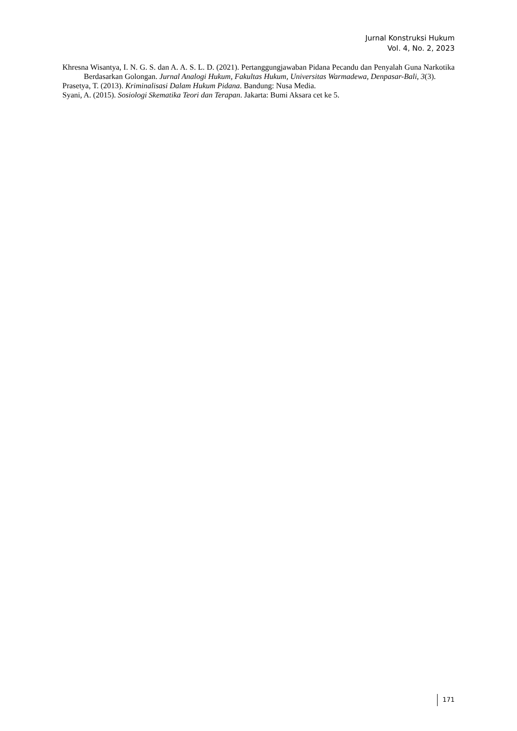Jurnal Konstruksi Hukum
Vol. 4, No. 2, 2023
Khresna Wisantya, I. N. G. S. dan A. A. S. L. D. (2021). Pertanggungjawaban Pidana Pecandu dan Penyalah Guna Narkotika Berdasarkan Golongan. Jurnal Analogi Hukum, Fakultas Hukum, Universitas Warmadewa, Denpasar-Bali, 3(3).
Prasetya, T. (2013). Kriminalisasi Dalam Hukum Pidana. Bandung: Nusa Media.
Syani, A. (2015). Sosiologi Skematika Teori dan Terapan. Jakarta: Bumi Aksara cet ke 5.
171